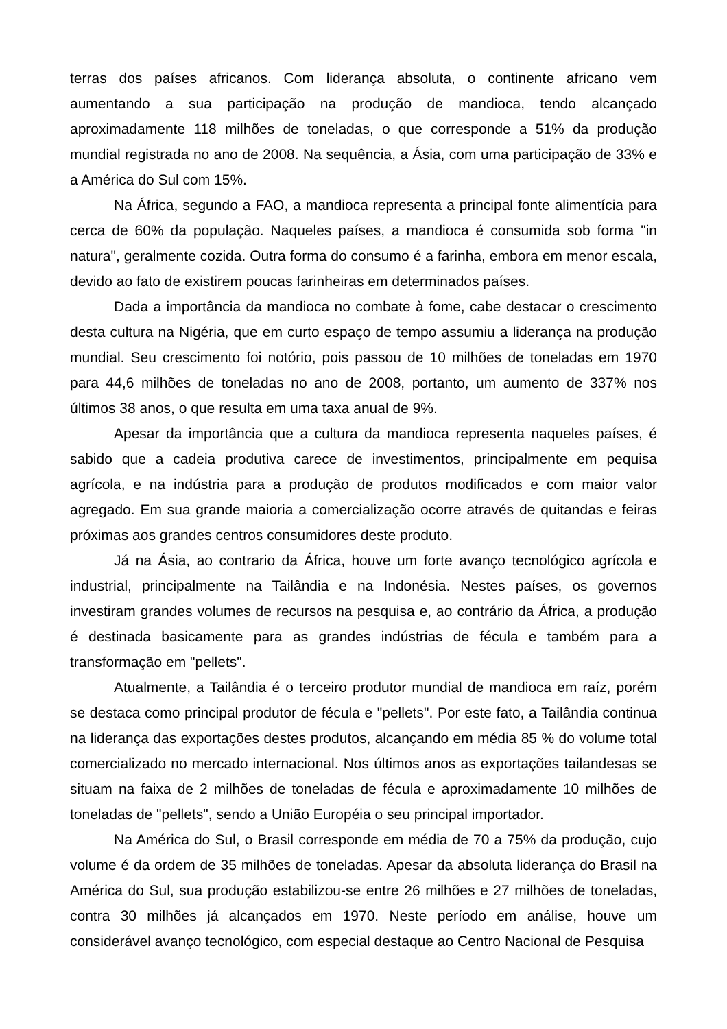terras dos países africanos. Com liderança absoluta, o continente africano vem aumentando a sua participação na produção de mandioca, tendo alcançado aproximadamente 118 milhões de toneladas, o que corresponde a 51% da produção mundial registrada no ano de 2008. Na sequência, a Ásia, com uma participação de 33% e a América do Sul com 15%.
Na África, segundo a FAO, a mandioca representa a principal fonte alimentícia para cerca de 60% da população. Naqueles países, a mandioca é consumida sob forma "in natura", geralmente cozida. Outra forma do consumo é a farinha, embora em menor escala, devido ao fato de existirem poucas farinheiras em determinados países.
Dada a importância da mandioca no combate à fome, cabe destacar o crescimento desta cultura na Nigéria, que em curto espaço de tempo assumiu a liderança na produção mundial. Seu crescimento foi notório, pois passou de 10 milhões de toneladas em 1970 para 44,6 milhões de toneladas no ano de 2008, portanto, um aumento de 337% nos últimos 38 anos, o que resulta em uma taxa anual de 9%.
Apesar da importância que a cultura da mandioca representa naqueles países, é sabido que a cadeia produtiva carece de investimentos, principalmente em pequisa agrícola, e na indústria para a produção de produtos modificados e com maior valor agregado. Em sua grande maioria a comercialização ocorre através de quitandas e feiras próximas aos grandes centros consumidores deste produto.
Já na Ásia, ao contrario da África, houve um forte avanço tecnológico agrícola e industrial, principalmente na Tailândia e na Indonésia. Nestes países, os governos investiram grandes volumes de recursos na pesquisa e, ao contrário da África, a produção é destinada basicamente para as grandes indústrias de fécula e também para a transformação em "pellets".
Atualmente, a Tailândia é o terceiro produtor mundial de mandioca em raíz, porém se destaca como principal produtor de fécula e "pellets". Por este fato, a Tailândia continua na liderança das exportações destes produtos, alcançando em média 85 % do volume total comercializado no mercado internacional. Nos últimos anos as exportações tailandesas se situam na faixa de 2 milhões de toneladas de fécula e aproximadamente 10 milhões de toneladas de "pellets", sendo a União Européia o seu principal importador.
Na América do Sul, o Brasil corresponde em média de 70 a 75% da produção, cujo volume é da ordem de 35 milhões de toneladas. Apesar da absoluta liderança do Brasil na América do Sul, sua produção estabilizou-se entre 26 milhões e 27 milhões de toneladas, contra 30 milhões já alcançados em 1970. Neste período em análise, houve um considerável avanço tecnológico, com especial destaque ao Centro Nacional de Pesquisa